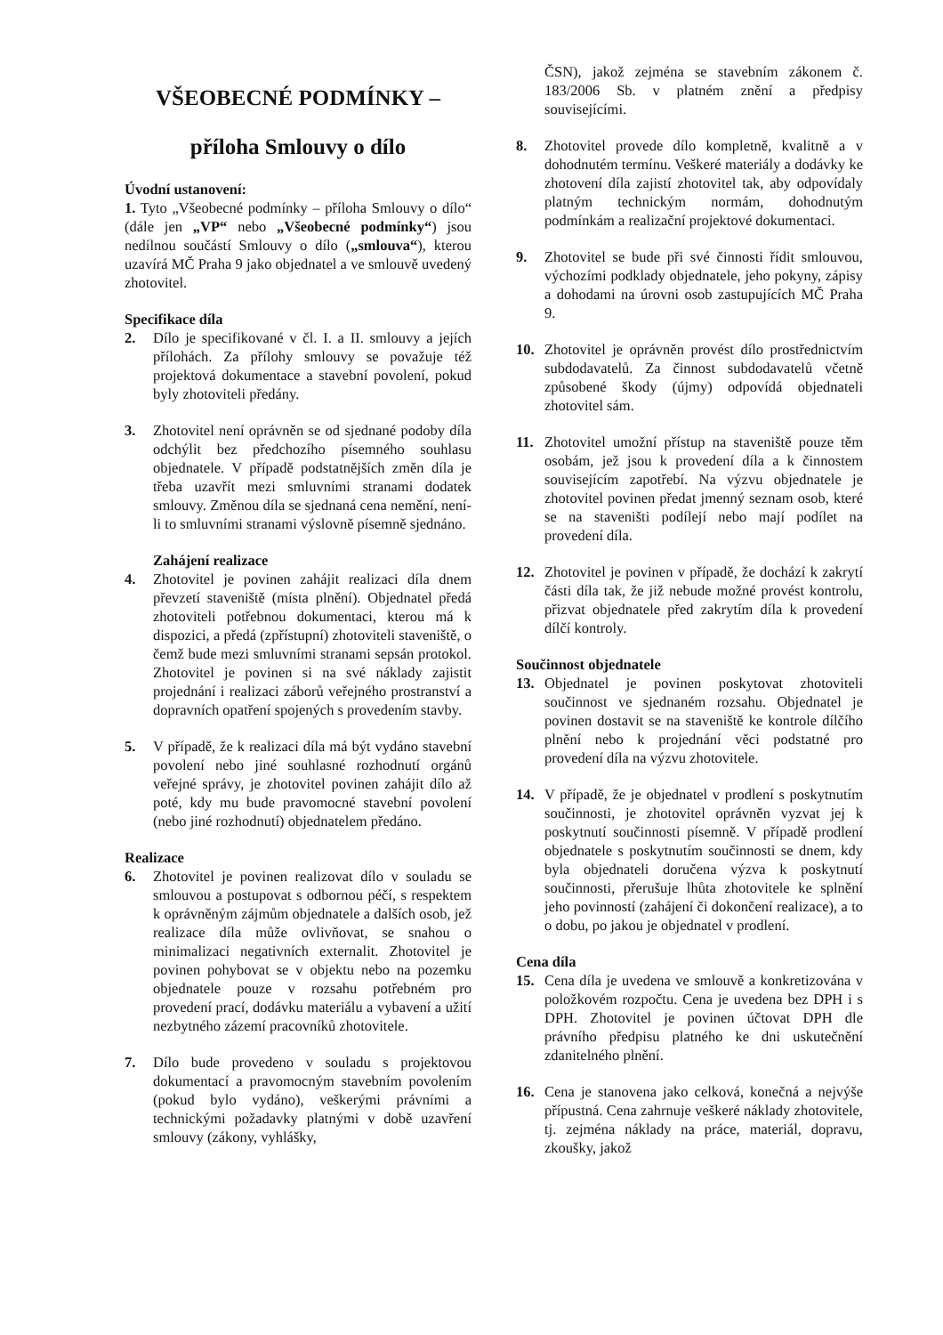VŠEOBECNÉ PODMÍNKY –
příloha Smlouvy o dílo
Úvodní ustanovení:
1. Tyto „Všeobecné podmínky – příloha Smlouvy o dílo“ (dále jen „VP“ nebo „Všeobecné podmínky“) jsou nedílnou součástí Smlouvy o dílo („smlouva“), kterou uzavírá MČ Praha 9 jako objednatel a ve smlouvě uvedený zhotovitel.
Specifikace díla
2. Dílo je specifikované v čl. I. a II. smlouvy a jejích přílohách. Za přílohy smlouvy se považuje též projektová dokumentace a stavební povolení, pokud byly zhotoviteli předány.
3. Zhotovitel není oprávněn se od sjednané podoby díla odchýlit bez předchozího písemného souhlasu objednatele. V případě podstatnějších změn díla je třeba uzavřít mezi smluvními stranami dodatek smlouvy. Změnou díla se sjednaná cena nemění, není-li to smluvními stranami výslovně písemně sjednáno.
Zahájení realizace
4. Zhotovitel je povinen zahájit realizaci díla dnem převzetí staveniště (místa plnění). Objednatel předá zhotoviteli potřebnou dokumentaci, kterou má k dispozici, a předá (zpřístupní) zhotoviteli staveniště, o čemž bude mezi smluvními stranami sepsán protokol. Zhotovitel je povinen si na své náklady zajistit projednání i realizaci záborů veřejného prostranství a dopravních opatření spojených s provedením stavby.
5. V případě, že k realizaci díla má být vydáno stavební povolení nebo jiné souhlasné rozhodnutí orgánů veřejné správy, je zhotovitel povinen zahájit dílo až poté, kdy mu bude pravomocné stavební povolení (nebo jiné rozhodnutí) objednatelem předáno.
Realizace
6. Zhotovitel je povinen realizovat dílo v souladu se smlouvou a postupovat s odbornou péčí, s respektem k oprávněným zájmům objednatele a dalších osob, jež realizace díla může ovlivňovat, se snahou o minimalizaci negativních externalit. Zhotovitel je povinen pohybovat se v objektu nebo na pozemku objednatele pouze v rozsahu potřebném pro provedení prací, dodávku materiálu a vybavení a užití nezbytného zázemí pracovníků zhotovitele.
7. Dílo bude provedeno v souladu s projektovou dokumentací a pravomocným stavebním povolením (pokud bylo vydáno), veškerými právními a technickými požadavky platnými v době uzavření smlouvy (zákony, vyhlášky,
ČSN), jakož zejména se stavebním zákonem č. 183/2006 Sb. v platném znění a předpisy souvisejícími.
8. Zhotovitel provede dílo kompletně, kvalitně a v dohodnutém termínu. Veškeré materiály a dodávky ke zhotovení díla zajistí zhotovitel tak, aby odpovídaly platným technickým normám, dohodnutým podmínkám a realizační projektové dokumentaci.
9. Zhotovitel se bude při své činnosti řídit smlouvou, výchozími podklady objednatele, jeho pokyny, zápisy a dohodami na úrovni osob zastupujících MČ Praha 9.
10. Zhotovitel je oprávněn provést dílo prostřednictvím subdodavatelů. Za činnost subdodavatelů včetně způsobené škody (újmy) odpovídá objednateli zhotovitel sám.
11. Zhotovitel umožní přístup na staveniště pouze těm osobám, jež jsou k provedení díla a k činnostem souvisejícím zapotřebí. Na výzvu objednatele je zhotovitel povinen předat jmenný seznam osob, které se na staveništi podílejí nebo mají podílet na provedení díla.
12. Zhotovitel je povinen v případě, že dochází k zakrytí části díla tak, že již nebude možné provést kontrolu, přizvat objednatele před zakrytím díla k provedení dílčí kontroly.
Součinnost objednatele
13. Objednatel je povinen poskytovat zhotoviteli součinnost ve sjednaném rozsahu. Objednatel je povinen dostavit se na staveniště ke kontrole dílčího plnění nebo k projednání věci podstatné pro provedení díla na výzvu zhotovitele.
14. V případě, že je objednatel v prodlení s poskytnutím součinnosti, je zhotovitel oprávněn vyzvat jej k poskytnutí součinnosti písemně. V případě prodlení objednatele s poskytnutím součinnosti se dnem, kdy byla objednateli doručena výzva k poskytnutí součinnosti, přerušuje lhůta zhotovitele ke splnění jeho povinností (zahájení či dokončení realizace), a to o dobu, po jakou je objednatel v prodlení.
Cena díla
15. Cena díla je uvedena ve smlouvě a konkretizována v položkovém rozpočtu. Cena je uvedena bez DPH i s DPH. Zhotovitel je povinen účtovat DPH dle právního předpisu platného ke dni uskutečnění zdanitelného plnění.
16. Cena je stanovena jako celková, konečná a nejvýše přípustná. Cena zahrnuje veškeré náklady zhotovitele, tj. zejména náklady na práce, materiál, dopravu, zkoušky, jakož